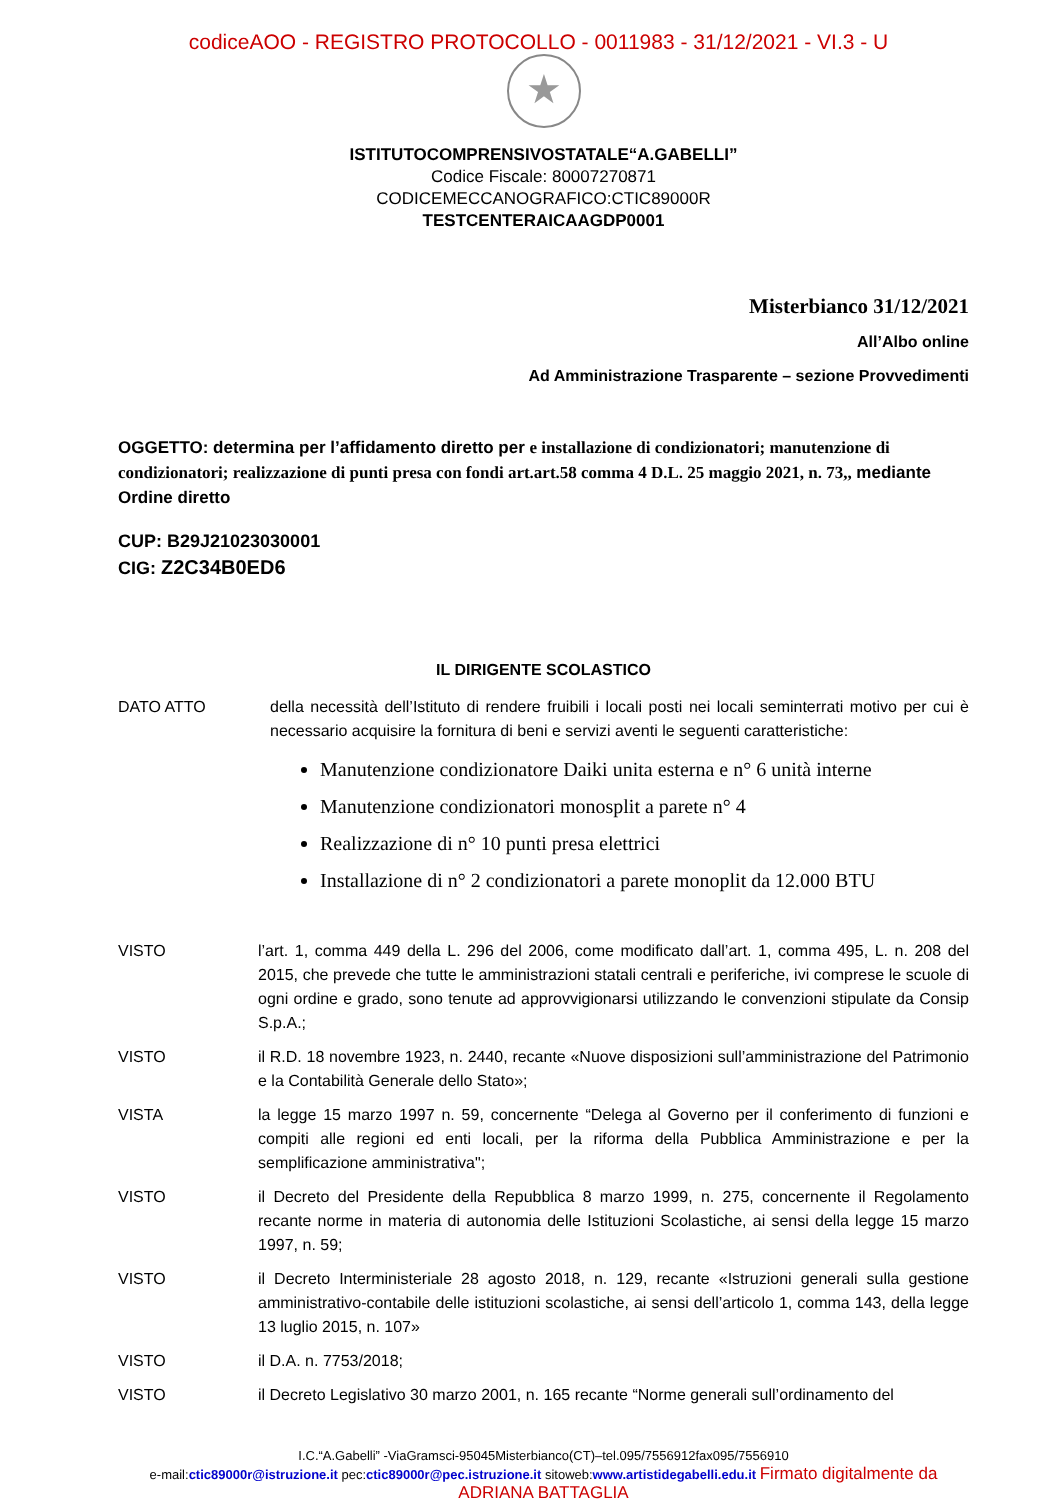codiceAOO - REGISTRO PROTOCOLLO - 0011983 - 31/12/2021 - VI.3 - U
★
ISTITUTOCOMPRENSIVOSTATALE“A.GABELLI”
Codice Fiscale: 80007270871
CODICEMECCANOGRAFICO:CTIC89000R
TESTCENTERAICAAGDP0001
Misterbianco 31/12/2021
All’Albo online
Ad Amministrazione Trasparente – sezione Provvedimenti
OGGETTO: determina per l’affidamento diretto per e installazione di condizionatori; manutenzione di condizionatori; realizzazione di punti presa con fondi art.art.58 comma 4 D.L. 25 maggio 2021, n. 73,, mediante Ordine diretto
CUP: B29J21023030001
CIG: Z2C34B0ED6
IL DIRIGENTE SCOLASTICO
DATO ATTO della necessità dell’Istituto di rendere fruibili i locali posti nei locali seminterrati motivo per cui è necessario acquisire la fornitura di beni e servizi aventi le seguenti caratteristiche:
Manutenzione condizionatore Daiki unita esterna e n° 6 unità interne
Manutenzione condizionatori monosplit a parete n° 4
Realizzazione di n° 10 punti presa elettrici
Installazione di n° 2 condizionatori a parete monoplit da 12.000 BTU
VISTO l’art. 1, comma 449 della L. 296 del 2006, come modificato dall’art. 1, comma 495, L. n. 208 del 2015, che prevede che tutte le amministrazioni statali centrali e periferiche, ivi comprese le scuole di ogni ordine e grado, sono tenute ad approvvigionarsi utilizzando le convenzioni stipulate da Consip S.p.A.;
VISTO il R.D. 18 novembre 1923, n. 2440, recante «Nuove disposizioni sull’amministrazione del Patrimonio e la Contabilità Generale dello Stato»;
VISTA la legge 15 marzo 1997 n. 59, concernente “Delega al Governo per il conferimento di funzioni e compiti alle regioni ed enti locali, per la riforma della Pubblica Amministrazione e per la semplificazione amministrativa";
VISTO il Decreto del Presidente della Repubblica 8 marzo 1999, n. 275, concernente il Regolamento recante norme in materia di autonomia delle Istituzioni Scolastiche, ai sensi della legge 15 marzo 1997, n. 59;
VISTO il Decreto Interministeriale 28 agosto 2018, n. 129, recante «Istruzioni generali sulla gestione amministrativo-contabile delle istituzioni scolastiche, ai sensi dell’articolo 1, comma 143, della legge 13 luglio 2015, n. 107»
VISTO il D.A. n. 7753/2018;
VISTO il Decreto Legislativo 30 marzo 2001, n. 165 recante “Norme generali sull’ordinamento del
I.C.“A.Gabelli” -ViaGramsci-95045Misterbianco(CT)–tel.095/7556912fax095/7556910
e-mail:ctic89000r@istruzione.it pec:ctic89000r@pec.istruzione.it sitoweb:www.artistidegabelli.edu.it Firmato digitalmente da ADRIANA BATTAGLIA